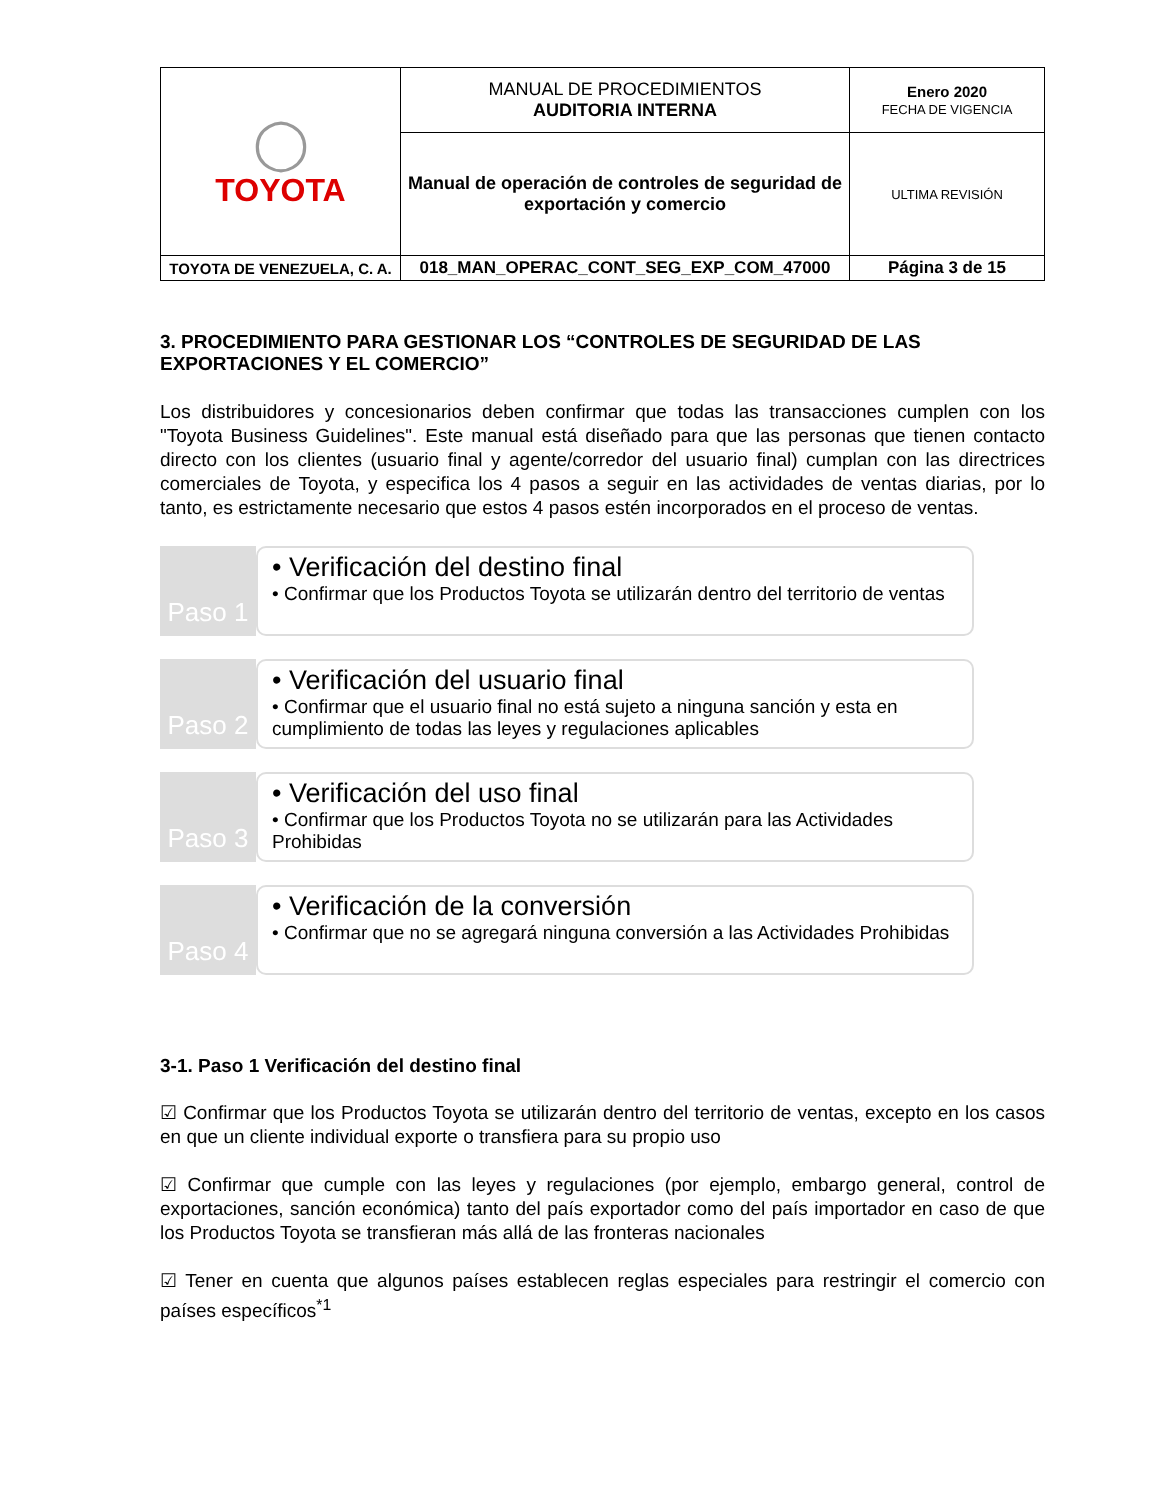| ◯ TOYOTA | MANUAL DE PROCEDIMIENTOS AUDITORIA INTERNA | Enero 2020 FECHA DE VIGENCIA |
| | Manual de operación de controles de seguridad de exportación y comercio | ULTIMA REVISIÓN |
| TOYOTA DE VENEZUELA, C. A. | 018_MAN_OPERAC_CONT_SEG_EXP_COM_47000 | Página 3 de 15 |
3. PROCEDIMIENTO PARA GESTIONAR LOS “CONTROLES DE SEGURIDAD DE LAS EXPORTACIONES Y EL COMERCIO”
Los distribuidores y concesionarios deben confirmar que todas las transacciones cumplen con los "Toyota Business Guidelines". Este manual está diseñado para que las personas que tienen contacto directo con los clientes (usuario final y agente/corredor del usuario final) cumplan con las directrices comerciales de Toyota, y especifica los 4 pasos a seguir en las actividades de ventas diarias, por lo tanto, es estrictamente necesario que estos 4 pasos estén incorporados en el proceso de ventas.
Paso 1
• Verificación del destino final
• Confirmar que los Productos Toyota se utilizarán dentro del territorio de ventas
Paso 2
• Verificación del usuario final
• Confirmar que el usuario final no está sujeto a ninguna sanción y esta en cumplimiento de todas las leyes y regulaciones aplicables
Paso 3
• Verificación del uso final
• Confirmar que los Productos Toyota no se utilizarán para las Actividades Prohibidas
Paso 4
• Verificación de la conversión
• Confirmar que no se agregará ninguna conversión a las Actividades Prohibidas
3-1. Paso 1 Verificación del destino final
☑ Confirmar que los Productos Toyota se utilizarán dentro del territorio de ventas, excepto en los casos en que un cliente individual exporte o transfiera para su propio uso
☑ Confirmar que cumple con las leyes y regulaciones (por ejemplo, embargo general, control de exportaciones, sanción económica) tanto del país exportador como del país importador en caso de que los Productos Toyota se transfieran más allá de las fronteras nacionales
☑ Tener en cuenta que algunos países establecen reglas especiales para restringir el comercio con países específicos<sup>*1</sup>